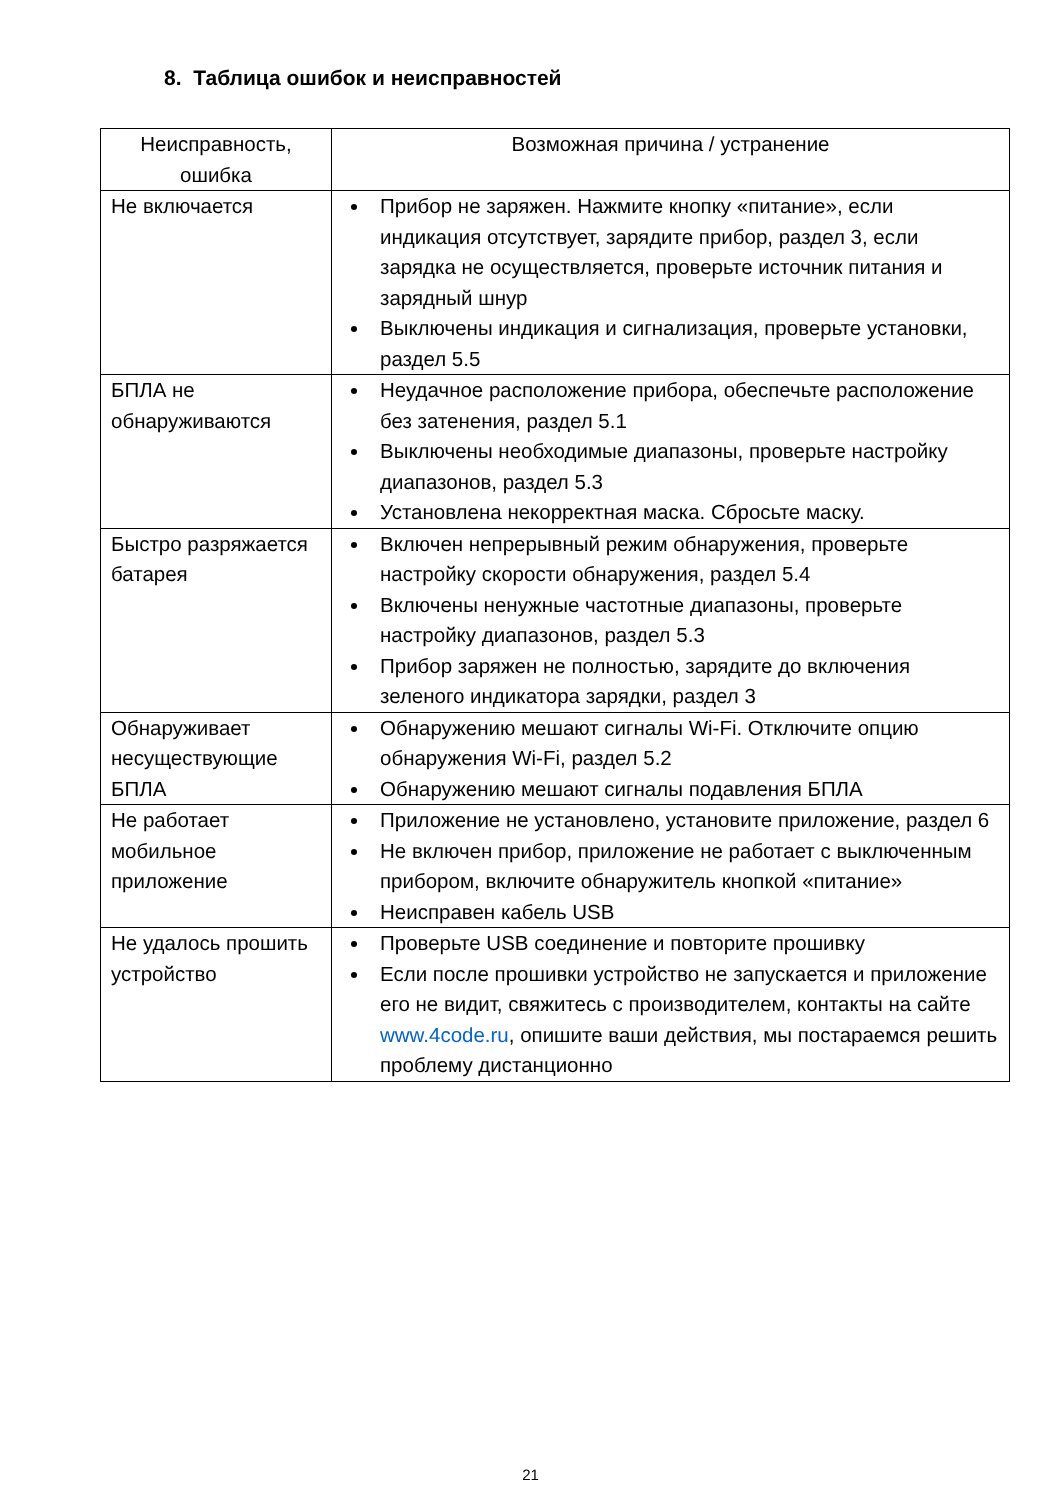8. Таблица ошибок и неисправностей
| Неисправность, ошибка | Возможная причина / устранение |
| --- | --- |
| Не включается | Прибор не заряжен. Нажмите кнопку «питание», если индикация отсутствует, зарядите прибор, раздел 3, если зарядка не осуществляется, проверьте источник питания и зарядный шнур Выключены индикация и сигнализация, проверьте установки, раздел 5.5 |
| БПЛА не обнаруживаются | Неудачное расположение прибора, обеспечьте расположение без затенения, раздел 5.1 Выключены необходимые диапазоны, проверьте настройку диапазонов, раздел 5.3 Установлена некорректная маска. Сбросьте маску. |
| Быстро разряжается батарея | Включен непрерывный режим обнаружения, проверьте настройку скорости обнаружения, раздел 5.4 Включены ненужные частотные диапазоны, проверьте настройку диапазонов, раздел 5.3 Прибор заряжен не полностью, зарядите до включения зеленого индикатора зарядки, раздел 3 |
| Обнаруживает несуществующие БПЛА | Обнаружению мешают сигналы Wi-Fi. Отключите опцию обнаружения Wi-Fi, раздел 5.2 Обнаружению мешают сигналы подавления БПЛА |
| Не работает мобильное приложение | Приложение не установлено, установите приложение, раздел 6 Не включен прибор, приложение не работает с выключенным прибором, включите обнаружитель кнопкой «питание» Неисправен кабель USB |
| Не удалось прошить устройство | Проверьте USB соединение и повторите прошивку Если после прошивки устройство не запускается и приложение его не видит, свяжитесь с производителем, контакты на сайте www.4code.ru , опишите ваши действия, мы постараемся решить проблему дистанционно |
21